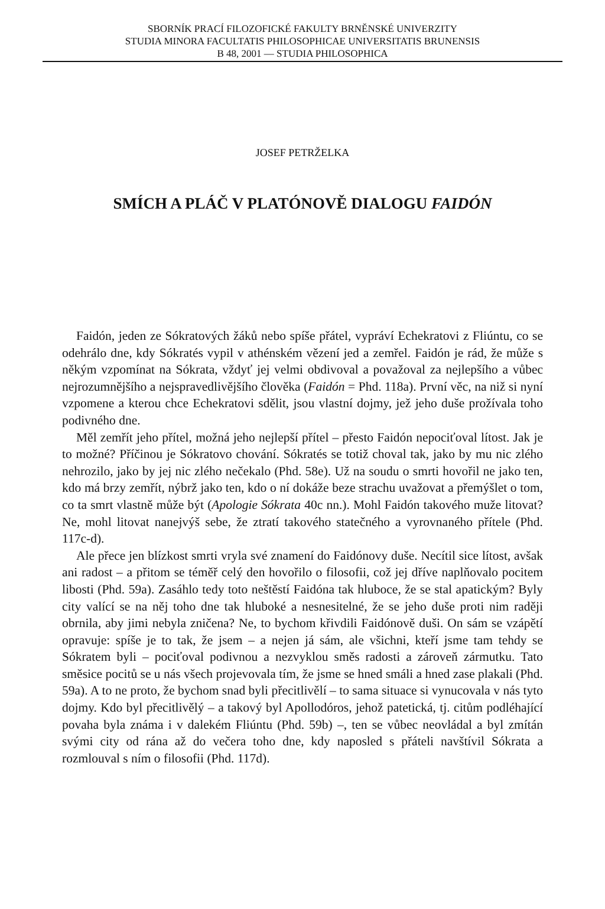SBORNÍK PRACÍ FILOZOFICKÉ FAKULTY BRNĚNSKÉ UNIVERZITY
STUDIA MINORA FACULTATIS PHILOSOPHICAE UNIVERSITATIS BRUNENSIS
B 48, 2001 — STUDIA PHILOSOPHICA
JOSEF PETRŽELKA
SMÍCH A PLÁČ V PLATÓNOVĚ DIALOGU FAIDÓN
Faidón, jeden ze Sókratových žáků nebo spíše přátel, vypráví Echekratovi z Fliúntu, co se odehrálo dne, kdy Sókratés vypil v athénském vězení jed a zemřel. Faidón je rád, že může s někým vzpomínat na Sókrata, vždyť jej velmi obdivoval a považoval za nejlepšího a vůbec nejrozumnějšího a nejspravedlivějšího člověka (Faidón = Phd. 118a). První věc, na niž si nyní vzpomene a kterou chce Echekratovi sdělit, jsou vlastní dojmy, jež jeho duše prožívala toho podivného dne.
Měl zemřít jeho přítel, možná jeho nejlepší přítel – přesto Faidón nepociťoval lítost. Jak je to možné? Příčinou je Sókratovo chování. Sókratés se totiž choval tak, jako by mu nic zlého nehrozilo, jako by jej nic zlého nečekalo (Phd. 58e). Už na soudu o smrti hovořil ne jako ten, kdo má brzy zemřít, nýbrž jako ten, kdo o ní dokáže beze strachu uvažovat a přemýšlet o tom, co ta smrt vlastně může být (Apologie Sókrata 40c nn.). Mohl Faidón takového muže litovat? Ne, mohl litovat nanejvýš sebe, že ztratí takového statečného a vyrovnaného přítele (Phd. 117c-d).
Ale přece jen blízkost smrti vryla své znamení do Faidónovy duše. Necítil sice lítost, avšak ani radost – a přitom se téměř celý den hovořilo o filosofii, což jej dříve naplňovalo pocitem libosti (Phd. 59a). Zasáhlo tedy toto neštěstí Faidóna tak hluboce, že se stal apatickým? Byly city valící se na něj toho dne tak hluboké a nesnesitelné, že se jeho duše proti nim raději obrnila, aby jimi nebyla zničena? Ne, to bychom křivdili Faidónově duši. On sám se vzápětí opravuje: spíše je to tak, že jsem – a nejen já sám, ale všichni, kteří jsme tam tehdy se Sókratem byli – pociťoval podivnou a nezvyklou směs radosti a zároveň zármutku. Tato směsice pocitů se u nás všech projevovala tím, že jsme se hned smáli a hned zase plakali (Phd. 59a). A to ne proto, že bychom snad byli přecitlivělí – to sama situace si vynucovala v nás tyto dojmy. Kdo byl přecitlivělý – a takový byl Apollodóros, jehož patetická, tj. citům podléhající povaha byla známa i v dalekém Fliúntu (Phd. 59b) –, ten se vůbec neovládal a byl zmítán svými city od rána až do večera toho dne, kdy naposled s přáteli navštívil Sókrata a rozmlouval s ním o filosofii (Phd. 117d).